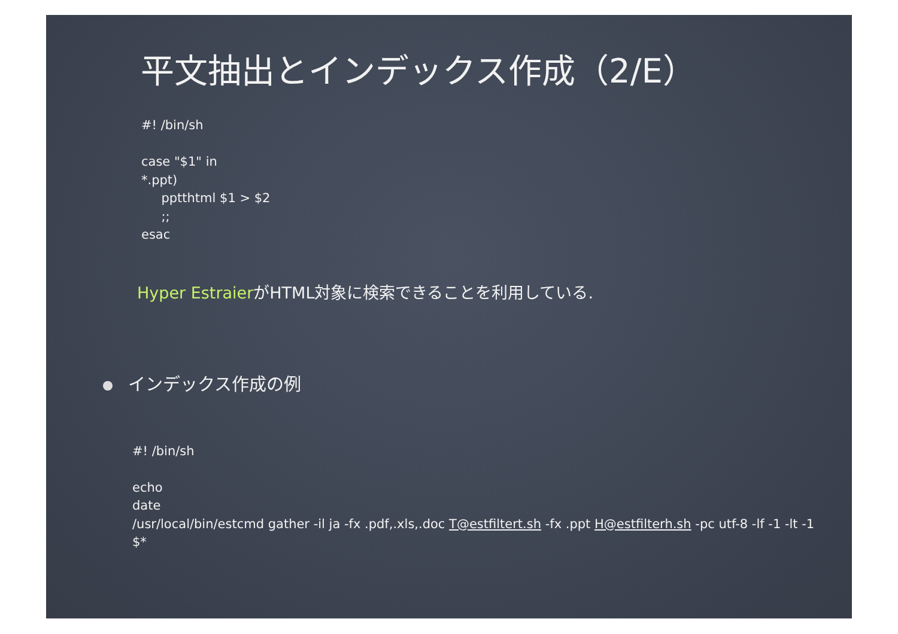平文抽出とインデックス作成（2/E）
#! /bin/sh
case "$1" in
*.ppt)
pptthtml $1 > $2
;;
esac
Hyper EstraierがHTML対象に検索できることを利用している.
インデックス作成の例
#! /bin/sh
echo
date
/usr/local/bin/estcmd gather -il ja -fx .pdf,.xls,.doc T@estfiltert.sh -fx .ppt H@estfilterh.sh -pc utf-8 -lf -1 -lt -1 $*